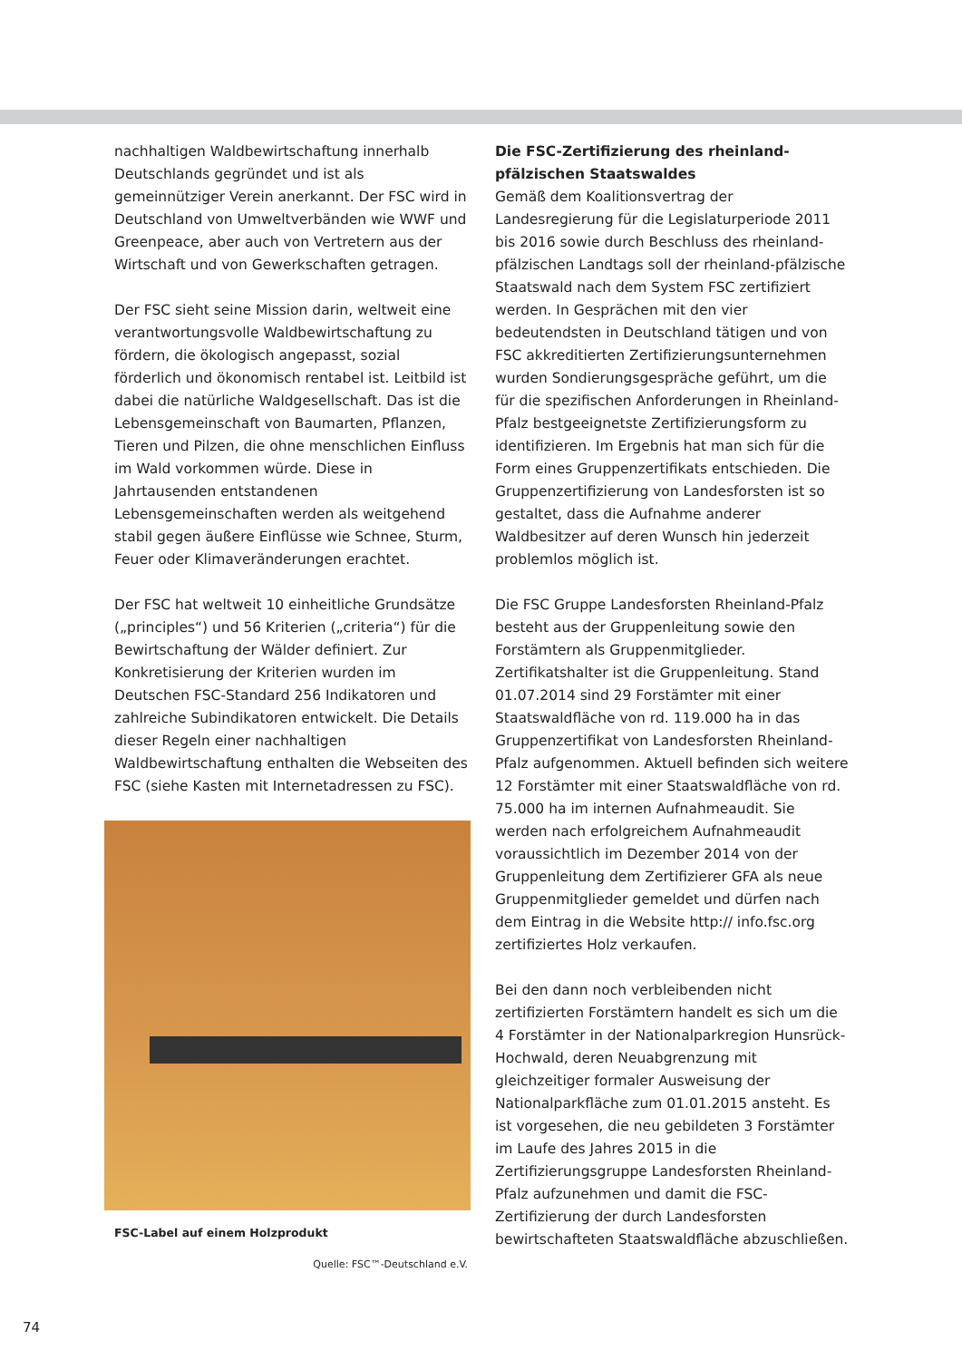nachhaltigen Waldbewirtschaftung innerhalb Deutschlands gegründet und ist als gemeinnütziger Verein anerkannt. Der FSC wird in Deutschland von Umweltverbänden wie WWF und Greenpeace, aber auch von Vertretern aus der Wirtschaft und von Gewerkschaften getragen.
Der FSC sieht seine Mission darin, weltweit eine verantwortungsvolle Waldbewirtschaftung zu fördern, die ökologisch angepasst, sozial förderlich und ökonomisch rentabel ist. Leitbild ist dabei die natürliche Waldgesellschaft. Das ist die Lebensgemeinschaft von Baumarten, Pflanzen, Tieren und Pilzen, die ohne menschlichen Einfluss im Wald vorkommen würde. Diese in Jahrtausenden entstandenen Lebensgemeinschaften werden als weitgehend stabil gegen äußere Einflüsse wie Schnee, Sturm, Feuer oder Klimaveränderungen erachtet.
Der FSC hat weltweit 10 einheitliche Grundsätze („principles“) und 56 Kriterien („criteria“) für die Bewirtschaftung der Wälder definiert. Zur Konkretisierung der Kriterien wurden im Deutschen FSC-Standard 256 Indikatoren und zahlreiche Subindikatoren entwickelt. Die Details dieser Regeln einer nachhaltigen Waldbewirtschaftung enthalten die Webseiten des FSC (siehe Kasten mit Internetadressen zu FSC).
FSC-Label auf einem Holzprodukt
Quelle: FSC™-Deutschland e.V.
Die FSC-Zertifizierung des rheinland-pfälzischen Staatswaldes
Gemäß dem Koalitionsvertrag der Landesregierung für die Legislaturperiode 2011 bis 2016 sowie durch Beschluss des rheinland-pfälzischen Landtags soll der rheinland-pfälzische Staatswald nach dem System FSC zertifiziert werden. In Gesprächen mit den vier bedeutendsten in Deutschland tätigen und von FSC akkreditierten Zertifizierungsunternehmen wurden Sondierungsgespräche geführt, um die für die spezifischen Anforderungen in Rheinland-Pfalz bestgeeignetste Zertifizierungsform zu identifizieren. Im Ergebnis hat man sich für die Form eines Gruppenzertifikats entschieden. Die Gruppenzertifizierung von Landesforsten ist so gestaltet, dass die Aufnahme anderer Waldbesitzer auf deren Wunsch hin jederzeit problemlos möglich ist.
Die FSC Gruppe Landesforsten Rheinland-Pfalz besteht aus der Gruppenleitung sowie den Forstämtern als Gruppenmitglieder. Zertifikatshalter ist die Gruppenleitung. Stand 01.07.2014 sind 29 Forstämter mit einer Staatswaldfläche von rd. 119.000 ha in das Gruppenzertifikat von Landesforsten Rheinland-Pfalz aufgenommen. Aktuell befinden sich weitere 12 Forstämter mit einer Staatswaldfläche von rd. 75.000 ha im internen Aufnahmeaudit. Sie werden nach erfolgreichem Aufnahmeaudit voraussichtlich im Dezember 2014 von der Gruppenleitung dem Zertifizierer GFA als neue Gruppenmitglieder gemeldet und dürfen nach dem Eintrag in die Website http:// info.fsc.org zertifiziertes Holz verkaufen.
Bei den dann noch verbleibenden nicht zertifizierten Forstämtern handelt es sich um die 4 Forstämter in der Nationalparkregion Hunsrück-Hochwald, deren Neuabgrenzung mit gleichzeitiger formaler Ausweisung der Nationalparkfläche zum 01.01.2015 ansteht. Es ist vorgesehen, die neu gebildeten 3 Forstämter im Laufe des Jahres 2015 in die Zertifizierungsgruppe Landesforsten Rheinland-Pfalz aufzunehmen und damit die FSC-Zertifizierung der durch Landesforsten bewirtschafteten Staatswaldfläche abzuschließen.
74